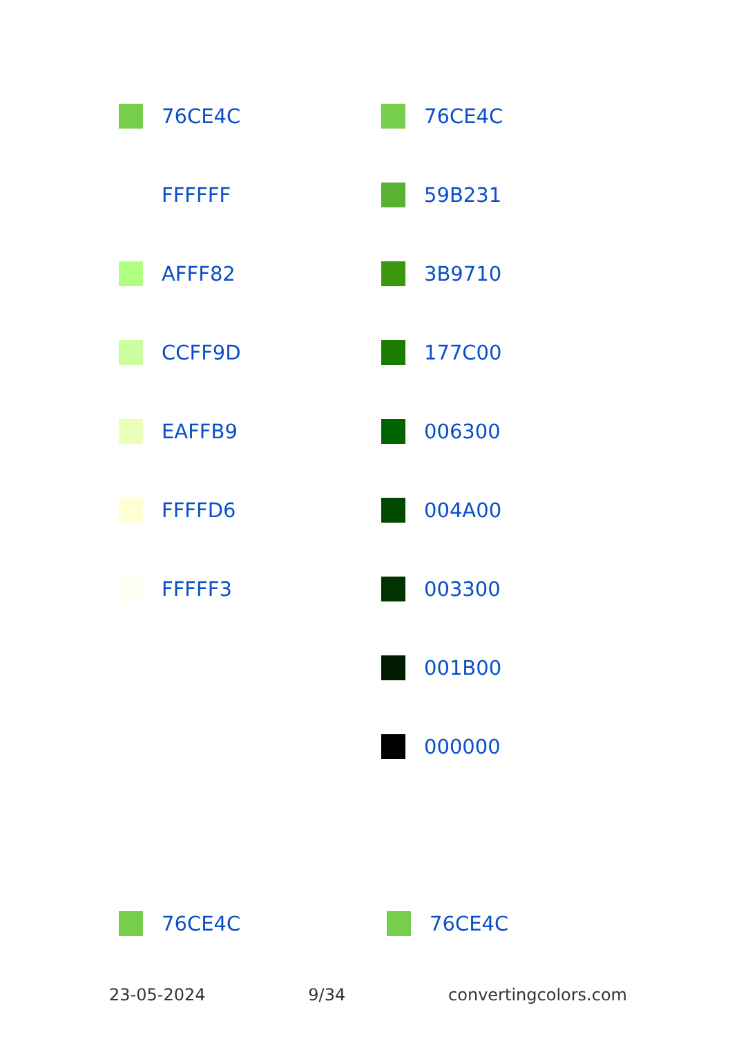76CE4C
FFFFFF
AFFF82
CCFF9D
EAFFB9
FFFFD6
FFFFF3
76CE4C
59B231
3B9710
177C00
006300
004A00
003300
001B00
000000
76CE4C 76CE4C
23-05-2024 9/34 convertingcolors.com